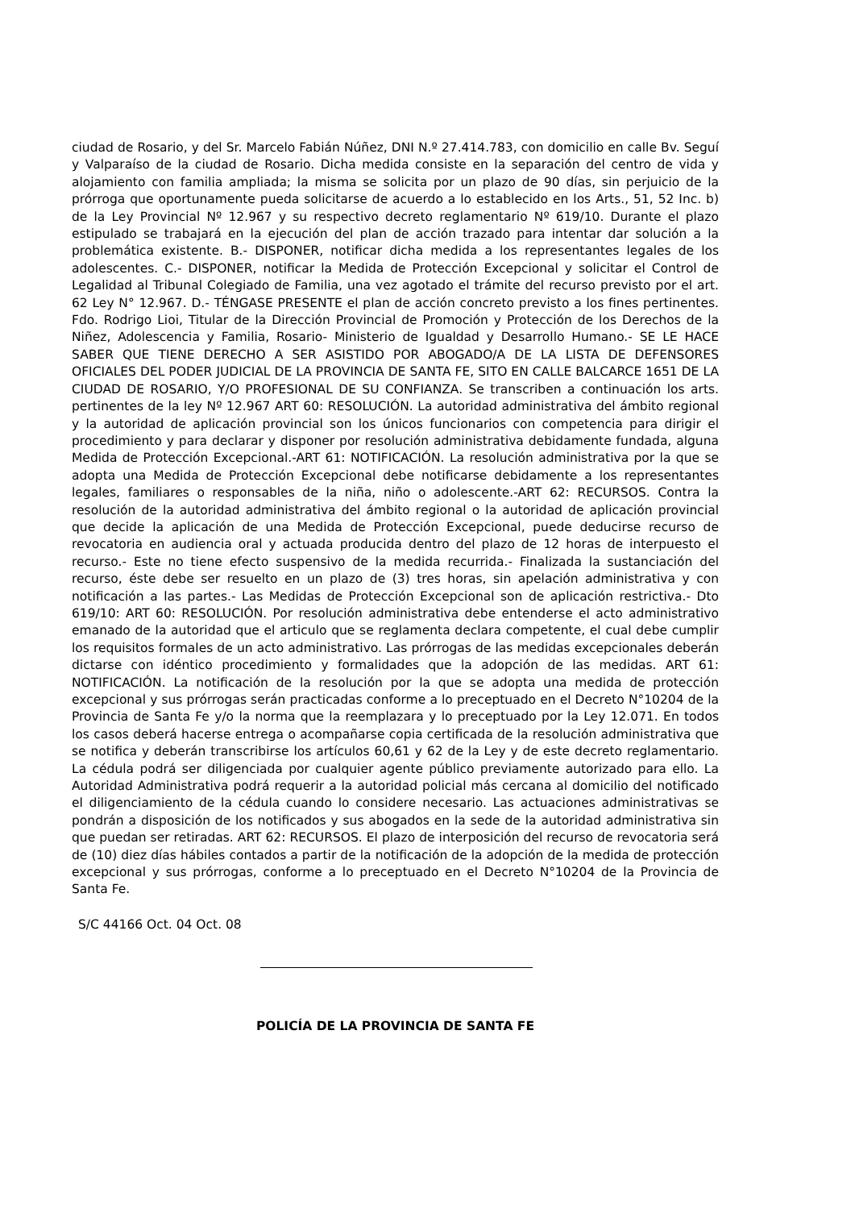ciudad de Rosario, y del Sr. Marcelo Fabián Núñez, DNI N.º 27.414.783, con domicilio en calle Bv. Seguí y Valparaíso de la ciudad de Rosario. Dicha medida consiste en la separación del centro de vida y alojamiento con familia ampliada; la misma se solicita por un plazo de 90 días, sin perjuicio de la prórroga que oportunamente pueda solicitarse de acuerdo a lo establecido en los Arts., 51, 52 Inc. b) de la Ley Provincial Nº 12.967 y su respectivo decreto reglamentario Nº 619/10. Durante el plazo estipulado se trabajará en la ejecución del plan de acción trazado para intentar dar solución a la problemática existente. B.- DISPONER, notificar dicha medida a los representantes legales de los adolescentes. C.- DISPONER, notificar la Medida de Protección Excepcional y solicitar el Control de Legalidad al Tribunal Colegiado de Familia, una vez agotado el trámite del recurso previsto por el art. 62 Ley N° 12.967. D.- TÉNGASE PRESENTE el plan de acción concreto previsto a los fines pertinentes. Fdo. Rodrigo Lioi, Titular de la Dirección Provincial de Promoción y Protección de los Derechos de la Niñez, Adolescencia y Familia, Rosario- Ministerio de Igualdad y Desarrollo Humano.- SE LE HACE SABER QUE TIENE DERECHO A SER ASISTIDO POR ABOGADO/A DE LA LISTA DE DEFENSORES OFICIALES DEL PODER JUDICIAL DE LA PROVINCIA DE SANTA FE, SITO EN CALLE BALCARCE 1651 DE LA CIUDAD DE ROSARIO, Y/O PROFESIONAL DE SU CONFIANZA. Se transcriben a continuación los arts. pertinentes de la ley Nº 12.967 ART 60: RESOLUCIÓN. La autoridad administrativa del ámbito regional y la autoridad de aplicación provincial son los únicos funcionarios con competencia para dirigir el procedimiento y para declarar y disponer por resolución administrativa debidamente fundada, alguna Medida de Protección Excepcional.-ART 61: NOTIFICACIÓN. La resolución administrativa por la que se adopta una Medida de Protección Excepcional debe notificarse debidamente a los representantes legales, familiares o responsables de la niña, niño o adolescente.-ART 62: RECURSOS. Contra la resolución de la autoridad administrativa del ámbito regional o la autoridad de aplicación provincial que decide la aplicación de una Medida de Protección Excepcional, puede deducirse recurso de revocatoria en audiencia oral y actuada producida dentro del plazo de 12 horas de interpuesto el recurso.- Este no tiene efecto suspensivo de la medida recurrida.- Finalizada la sustanciación del recurso, éste debe ser resuelto en un plazo de (3) tres horas, sin apelación administrativa y con notificación a las partes.- Las Medidas de Protección Excepcional son de aplicación restrictiva.- Dto 619/10: ART 60: RESOLUCIÓN. Por resolución administrativa debe entenderse el acto administrativo emanado de la autoridad que el articulo que se reglamenta declara competente, el cual debe cumplir los requisitos formales de un acto administrativo. Las prórrogas de las medidas excepcionales deberán dictarse con idéntico procedimiento y formalidades que la adopción de las medidas. ART 61: NOTIFICACIÓN. La notificación de la resolución por la que se adopta una medida de protección excepcional y sus prórrogas serán practicadas conforme a lo preceptuado en el Decreto N°10204 de la Provincia de Santa Fe y/o la norma que la reemplazara y lo preceptuado por la Ley 12.071. En todos los casos deberá hacerse entrega o acompañarse copia certificada de la resolución administrativa que se notifica y deberán transcribirse los artículos 60,61 y 62 de la Ley y de este decreto reglamentario. La cédula podrá ser diligenciada por cualquier agente público previamente autorizado para ello. La Autoridad Administrativa podrá requerir a la autoridad policial más cercana al domicilio del notificado el diligenciamiento de la cédula cuando lo considere necesario. Las actuaciones administrativas se pondrán a disposición de los notificados y sus abogados en la sede de la autoridad administrativa sin que puedan ser retiradas. ART 62: RECURSOS. El plazo de interposición del recurso de revocatoria será de (10) diez días hábiles contados a partir de la notificación de la adopción de la medida de protección excepcional y sus prórrogas, conforme a lo preceptuado en el Decreto N°10204 de la Provincia de Santa Fe.
S/C 44166 Oct. 04 Oct. 08
POLICÍA DE LA PROVINCIA DE SANTA FE